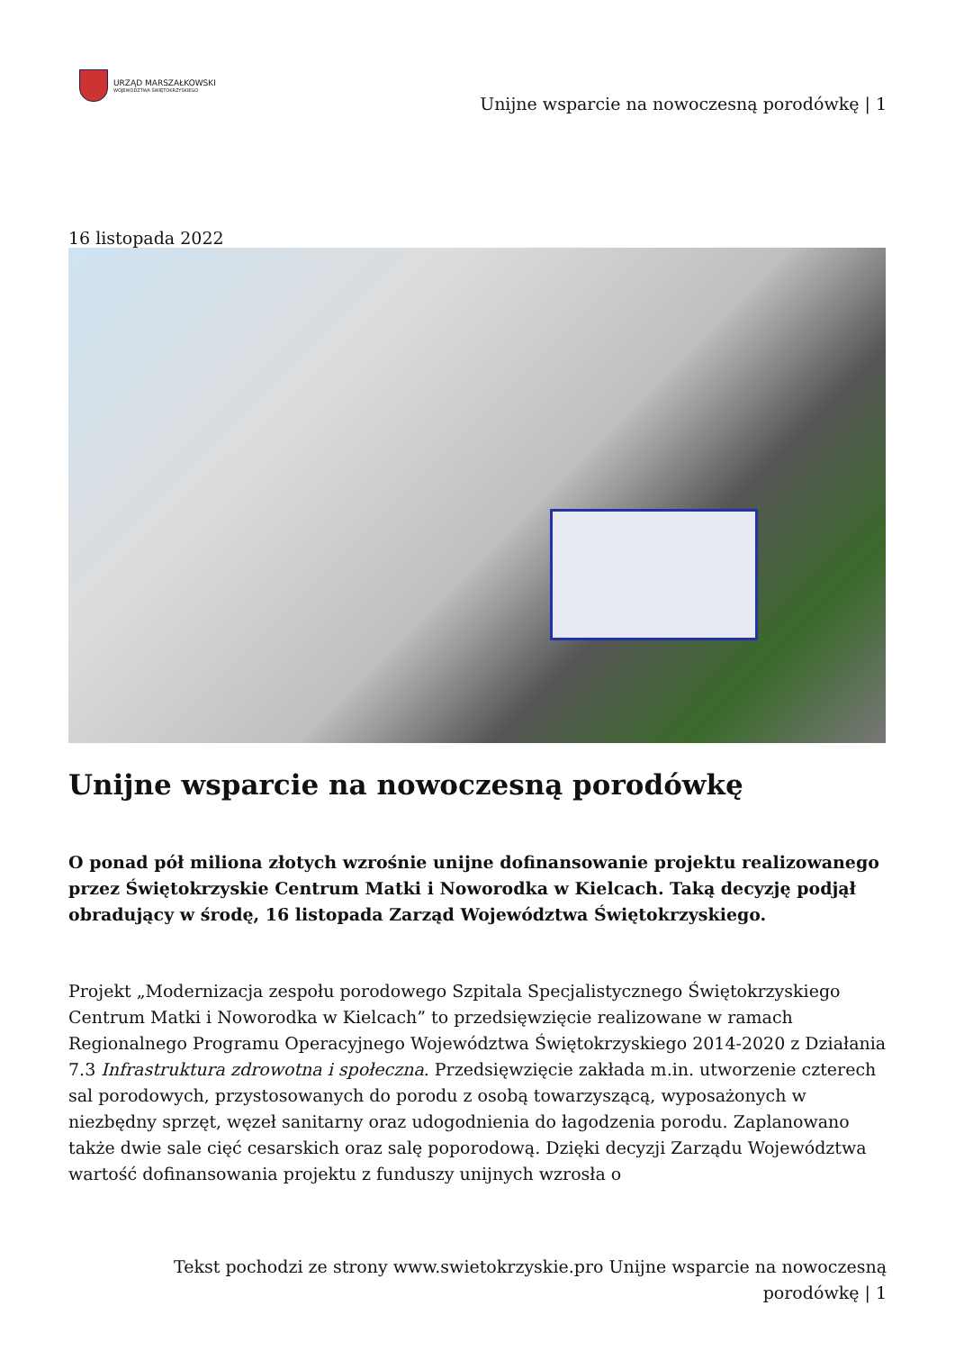URZĄD MARSZAŁKOWSKI
WOJEWÓDZTWA ŚWIĘTOKRZYSKIEGO
Unijne wsparcie na nowoczesną porodówkę | 1
16 listopada 2022
Unijne wsparcie na nowoczesną porodówkę
O ponad pół miliona złotych wzrośnie unijne dofinansowanie projektu realizowanego przez Świętokrzyskie Centrum Matki i Noworodka w Kielcach. Taką decyzję podjął obradujący w środę, 16 listopada Zarząd Województwa Świętokrzyskiego.
Projekt „Modernizacja zespołu porodowego Szpitala Specjalistycznego Świętokrzyskiego Centrum Matki i Noworodka w Kielcach” to przedsięwzięcie realizowane w ramach Regionalnego Programu Operacyjnego Województwa Świętokrzyskiego 2014-2020 z Działania 7.3 Infrastruktura zdrowotna i społeczna. Przedsięwzięcie zakłada m.in. utworzenie czterech sal porodowych, przystosowanych do porodu z osobą towarzyszącą, wyposażonych w niezbędny sprzęt, węzeł sanitarny oraz udogodnienia do łagodzenia porodu. Zaplanowano także dwie sale cięć cesarskich oraz salę poporodową. Dzięki decyzji Zarządu Województwa wartość dofinansowania projektu z funduszy unijnych wzrosła o
Tekst pochodzi ze strony www.swietokrzyskie.pro Unijne wsparcie na nowoczesną porodówkę | 1